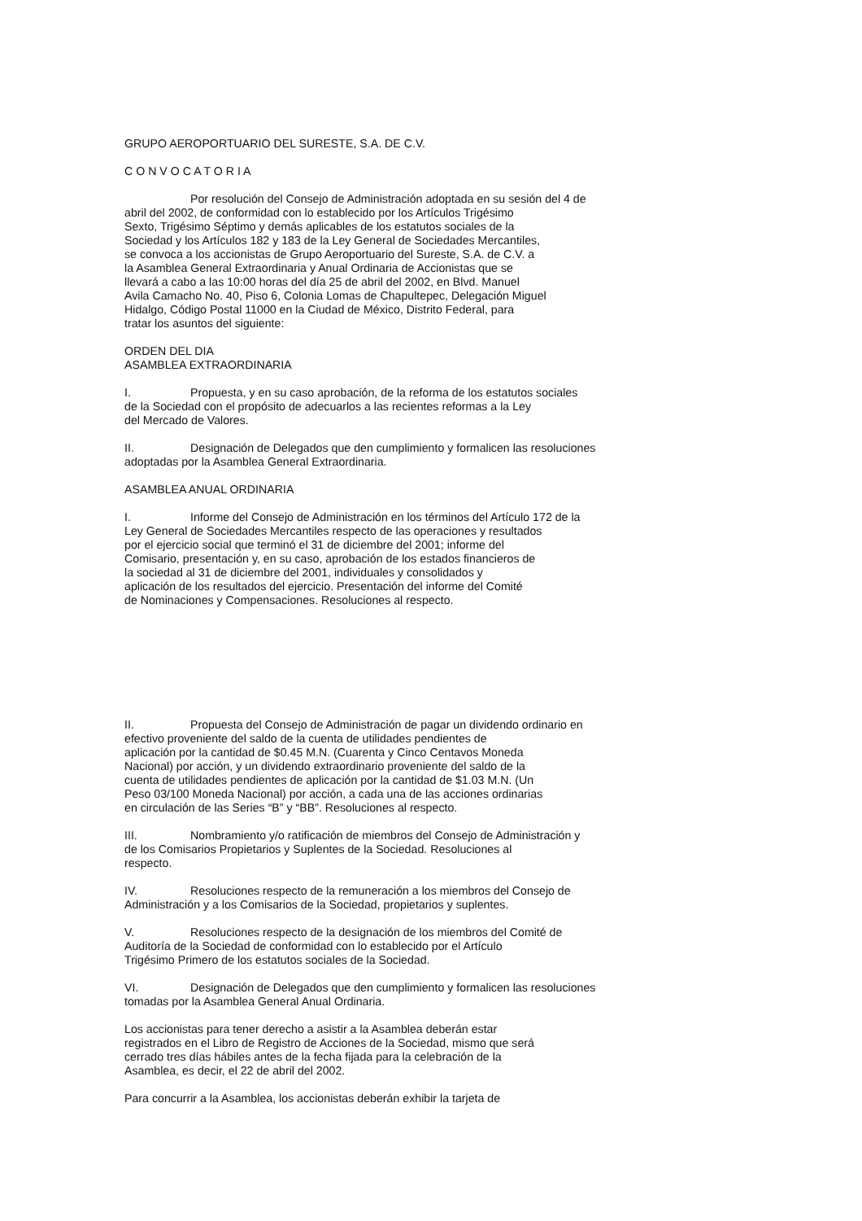GRUPO AEROPORTUARIO DEL SURESTE, S.A. DE C.V.
C O N V O C A T O R I A
Por resolución del Consejo de Administración adoptada en su sesión del 4 de
abril del 2002, de conformidad con lo establecido por los Artículos Trigésimo
Sexto, Trigésimo Séptimo y demás aplicables de los estatutos sociales de la
Sociedad y los Artículos 182 y 183 de la Ley General de Sociedades Mercantiles,
se convoca a los accionistas de Grupo Aeroportuario del Sureste, S.A. de C.V. a
la Asamblea General Extraordinaria y Anual Ordinaria de Accionistas que se
llevará a cabo a las 10:00 horas del día 25 de abril del 2002, en Blvd. Manuel
Avila Camacho No. 40, Piso 6, Colonia Lomas de Chapultepec, Delegación Miguel
Hidalgo, Código Postal 11000 en la Ciudad de México, Distrito Federal, para
tratar los asuntos del siguiente:
ORDEN DEL DIA
ASAMBLEA EXTRAORDINARIA
I. Propuesta, y en su caso aprobación, de la reforma de los estatutos sociales
de la Sociedad con el propósito de adecuarlos a las recientes reformas a la Ley
del Mercado de Valores.
II. Designación de Delegados que den cumplimiento y formalicen las resoluciones
adoptadas por la Asamblea General Extraordinaria.
ASAMBLEA ANUAL ORDINARIA
I. Informe del Consejo de Administración en los términos del Artículo 172 de la
Ley General de Sociedades Mercantiles respecto de las operaciones y resultados
por el ejercicio social que terminó el 31 de diciembre del 2001; informe del
Comisario, presentación y, en su caso, aprobación de los estados financieros de
la sociedad al 31 de diciembre del 2001, individuales y consolidados y
aplicación de los resultados del ejercicio. Presentación del informe del Comité
de Nominaciones y Compensaciones. Resoluciones al respecto.
II. Propuesta del Consejo de Administración de pagar un dividendo ordinario en
efectivo proveniente del saldo de la cuenta de utilidades pendientes de
aplicación por la cantidad de $0.45 M.N. (Cuarenta y Cinco Centavos Moneda
Nacional) por acción, y un dividendo extraordinario proveniente del saldo de la
cuenta de utilidades pendientes de aplicación por la cantidad de $1.03 M.N. (Un
Peso 03/100 Moneda Nacional) por acción, a cada una de las acciones ordinarias
en circulación de las Series “B” y “BB”. Resoluciones al respecto.
III. Nombramiento y/o ratificación de miembros del Consejo de Administración y
de los Comisarios Propietarios y Suplentes de la Sociedad. Resoluciones al
respecto.
IV. Resoluciones respecto de la remuneración a los miembros del Consejo de
Administración y a los Comisarios de la Sociedad, propietarios y suplentes.
V. Resoluciones respecto de la designación de los miembros del Comité de
Auditoría de la Sociedad de conformidad con lo establecido por el Artículo
Trigésimo Primero de los estatutos sociales de la Sociedad.
VI. Designación de Delegados que den cumplimiento y formalicen las resoluciones
tomadas por la Asamblea General Anual Ordinaria.
Los accionistas para tener derecho a asistir a la Asamblea deberán estar
registrados en el Libro de Registro de Acciones de la Sociedad, mismo que será
cerrado tres días hábiles antes de la fecha fijada para la celebración de la
Asamblea, es decir, el 22 de abril del 2002.
Para concurrir a la Asamblea, los accionistas deberán exhibir la tarjeta de